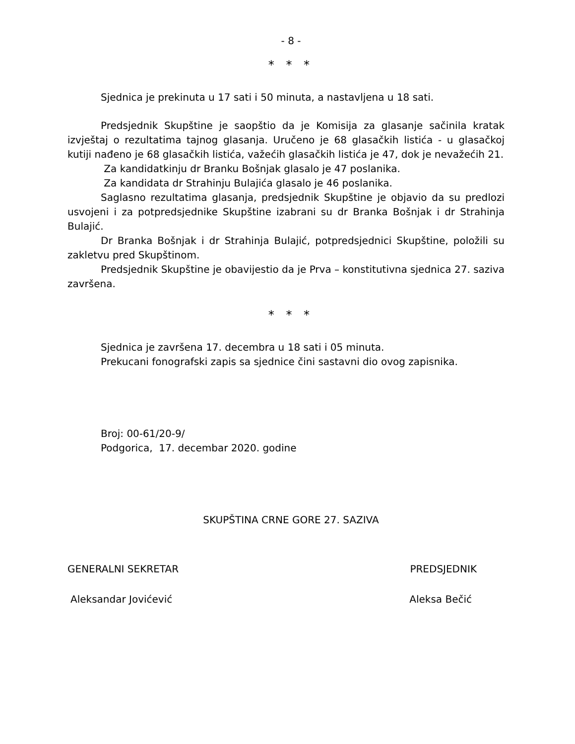- 8 -
* * *
Sjednica je prekinuta u 17 sati i 50 minuta, a nastavljena u 18 sati.
Predsjednik Skupštine je saopštio da je Komisija za glasanje sačinila kratak izvještaj o rezultatima tajnog glasanja. Uručeno je 68 glasačkih listića - u glasačkoj kutiji nađeno je 68 glasačkih listića, važećih glasačkih listića je 47, dok je nevažećih 21.
Za kandidatkinju dr Branku Bošnjak glasalo je 47 poslanika.
Za kandidata dr Strahinju Bulajića glasalo je 46 poslanika.
Saglasno rezultatima glasanja, predsjednik Skupštine je objavio da su predlozi usvojeni i za potpredsjednike Skupštine izabrani su dr Branka Bošnjak i dr Strahinja Bulajić.
Dr Branka Bošnjak i dr Strahinja Bulajić, potpredsjednici Skupštine, položili su zakletvu pred Skupštinom.
Predsjednik Skupštine je obavijestio da je Prva – konstitutivna sjednica 27. saziva završena.
* * *
Sjednica je završena 17. decembra u 18 sati i 05 minuta.
Prekucani fonografski zapis sa sjednice čini sastavni dio ovog zapisnika.
Broj: 00-61/20-9/
Podgorica, 17. decembar 2020. godine
SKUPŠTINA CRNE GORE 27. SAZIVA
GENERALNI SEKRETAR PREDSJEDNIK
Aleksandar Jovićević Aleksa Bečić